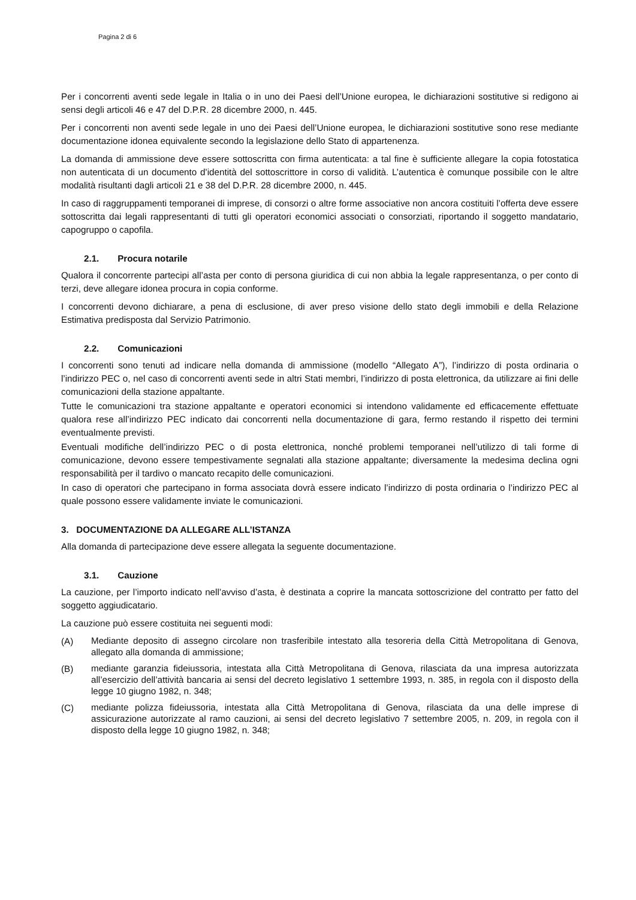Pagina 2 di 6
Per i concorrenti aventi sede legale in Italia o in uno dei Paesi dell’Unione europea, le dichiarazioni sostitutive si redigono ai sensi degli articoli 46 e 47 del D.P.R. 28 dicembre 2000, n. 445.
Per i concorrenti non aventi sede legale in uno dei Paesi dell’Unione europea, le dichiarazioni sostitutive sono rese mediante documentazione idonea equivalente secondo la legislazione dello Stato di appartenenza.
La domanda di ammissione deve essere sottoscritta con firma autenticata: a tal fine è sufficiente allegare la copia fotostatica non autenticata di un documento d’identità del sottoscrittore in corso di validità. L’autentica è comunque possibile con le altre modalità risultanti dagli articoli 21 e 38 del D.P.R. 28 dicembre 2000, n. 445.
In caso di raggruppamenti temporanei di imprese, di consorzi o altre forme associative non ancora costituiti l’offerta deve essere sottoscritta dai legali rappresentanti di tutti gli operatori economici associati o consorziati, riportando il soggetto mandatario, capogruppo o capofila.
2.1. Procura notarile
Qualora il concorrente partecipi all’asta per conto di persona giuridica di cui non abbia la legale rappresentanza, o per conto di terzi, deve allegare idonea procura in copia conforme.
I concorrenti devono dichiarare, a pena di esclusione, di aver preso visione dello stato degli immobili e della Relazione Estimativa predisposta dal Servizio Patrimonio.
2.2. Comunicazioni
I concorrenti sono tenuti ad indicare nella domanda di ammissione (modello “Allegato A”), l’indirizzo di posta ordinaria o l’indirizzo PEC o, nel caso di concorrenti aventi sede in altri Stati membri, l’indirizzo di posta elettronica, da utilizzare ai fini delle comunicazioni della stazione appaltante.
Tutte le comunicazioni tra stazione appaltante e operatori economici si intendono validamente ed efficacemente effettuate qualora rese all’indirizzo PEC indicato dai concorrenti nella documentazione di gara, fermo restando il rispetto dei termini eventualmente previsti.
Eventuali modifiche dell’indirizzo PEC o di posta elettronica, nonché problemi temporanei nell’utilizzo di tali forme di comunicazione, devono essere tempestivamente segnalati alla stazione appaltante; diversamente la medesima declina ogni responsabilità per il tardivo o mancato recapito delle comunicazioni.
In caso di operatori che partecipano in forma associata dovrà essere indicato l’indirizzo di posta ordinaria o l’indirizzo PEC al quale possono essere validamente inviate le comunicazioni.
3. DOCUMENTAZIONE DA ALLEGARE ALL’ISTANZA
Alla domanda di partecipazione deve essere allegata la seguente documentazione.
3.1. Cauzione
La cauzione, per l’importo indicato nell’avviso d’asta, è destinata a coprire la mancata sottoscrizione del contratto per fatto del soggetto aggiudicatario.
La cauzione può essere costituita nei seguenti modi:
(A)
Mediante deposito di assegno circolare non trasferibile intestato alla tesoreria della Città Metropolitana di Genova, allegato alla domanda di ammissione;
(B)
mediante garanzia fideiussoria, intestata alla Città Metropolitana di Genova, rilasciata da una impresa autorizzata all’esercizio dell’attività bancaria ai sensi del decreto legislativo 1 settembre 1993, n. 385, in regola con il disposto della legge 10 giugno 1982, n. 348;
(C)
mediante polizza fideiussoria, intestata alla Città Metropolitana di Genova, rilasciata da una delle imprese di assicurazione autorizzate al ramo cauzioni, ai sensi del decreto legislativo 7 settembre 2005, n. 209, in regola con il disposto della legge 10 giugno 1982, n. 348;